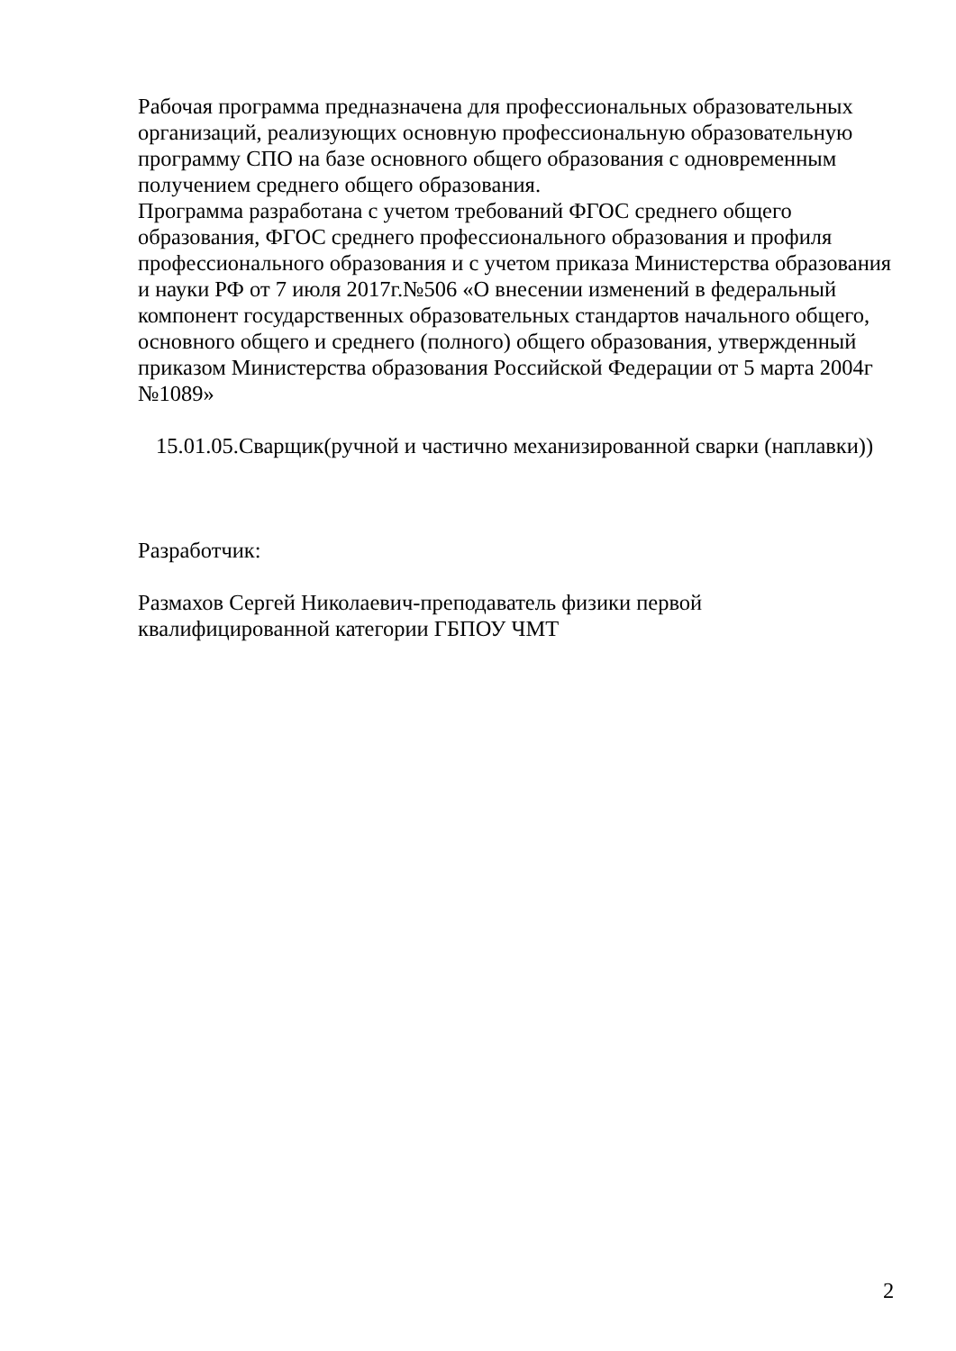Рабочая программа предназначена для профессиональных образовательных организаций, реализующих основную профессиональную образовательную программу СПО на базе основного общего образования с одновременным получением среднего общего образования.
Программа разработана с учетом требований ФГОС среднего общего образования, ФГОС среднего профессионального образования и профиля профессионального образования и с учетом приказа Министерства образования и науки РФ от 7 июля 2017г.№506 «О внесении изменений в федеральный компонент государственных образовательных стандартов начального общего, основного общего и среднего (полного) общего образования, утвержденный приказом Министерства образования Российской Федерации от 5 марта 2004г №1089»
15.01.05.Сварщик(ручной и частично механизированной сварки (наплавки))
Разработчик:
Размахов Сергей Николаевич-преподаватель физики первой квалифицированной категории ГБПОУ ЧМТ
2